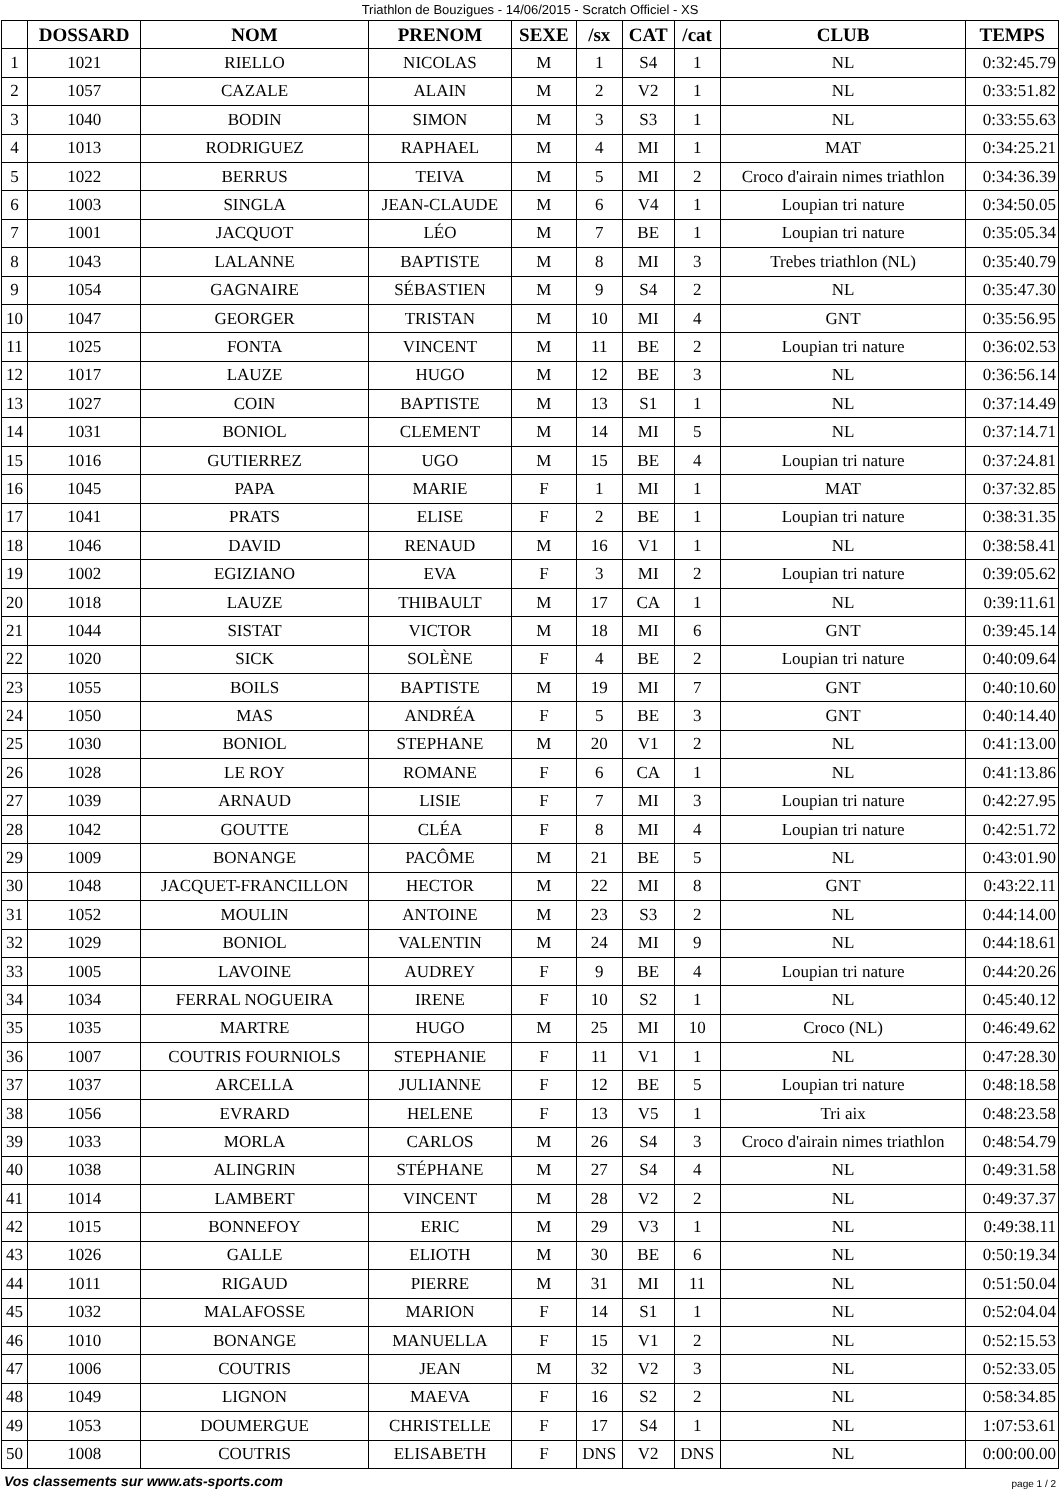Triathlon de Bouzigues - 14/06/2015 - Scratch Officiel - XS
| | DOSSARD | NOM | PRENOM | SEXE | /sx | CAT | /cat | CLUB | TEMPS |
| --- | --- | --- | --- | --- | --- | --- | --- | --- | --- |
| 1 | 1021 | RIELLO | NICOLAS | M | 1 | S4 | 1 | NL | 0:32:45.79 |
| 2 | 1057 | CAZALE | ALAIN | M | 2 | V2 | 1 | NL | 0:33:51.82 |
| 3 | 1040 | BODIN | SIMON | M | 3 | S3 | 1 | NL | 0:33:55.63 |
| 4 | 1013 | RODRIGUEZ | RAPHAEL | M | 4 | MI | 1 | MAT | 0:34:25.21 |
| 5 | 1022 | BERRUS | TEIVA | M | 5 | MI | 2 | Croco d'airain nimes triathlon | 0:34:36.39 |
| 6 | 1003 | SINGLA | JEAN-CLAUDE | M | 6 | V4 | 1 | Loupian tri nature | 0:34:50.05 |
| 7 | 1001 | JACQUOT | LÉO | M | 7 | BE | 1 | Loupian tri nature | 0:35:05.34 |
| 8 | 1043 | LALANNE | BAPTISTE | M | 8 | MI | 3 | Trebes triathlon (NL) | 0:35:40.79 |
| 9 | 1054 | GAGNAIRE | SÉBASTIEN | M | 9 | S4 | 2 | NL | 0:35:47.30 |
| 10 | 1047 | GEORGER | TRISTAN | M | 10 | MI | 4 | GNT | 0:35:56.95 |
| 11 | 1025 | FONTA | VINCENT | M | 11 | BE | 2 | Loupian tri nature | 0:36:02.53 |
| 12 | 1017 | LAUZE | HUGO | M | 12 | BE | 3 | NL | 0:36:56.14 |
| 13 | 1027 | COIN | BAPTISTE | M | 13 | S1 | 1 | NL | 0:37:14.49 |
| 14 | 1031 | BONIOL | CLEMENT | M | 14 | MI | 5 | NL | 0:37:14.71 |
| 15 | 1016 | GUTIERREZ | UGO | M | 15 | BE | 4 | Loupian tri nature | 0:37:24.81 |
| 16 | 1045 | PAPA | MARIE | F | 1 | MI | 1 | MAT | 0:37:32.85 |
| 17 | 1041 | PRATS | ELISE | F | 2 | BE | 1 | Loupian tri nature | 0:38:31.35 |
| 18 | 1046 | DAVID | RENAUD | M | 16 | V1 | 1 | NL | 0:38:58.41 |
| 19 | 1002 | EGIZIANO | EVA | F | 3 | MI | 2 | Loupian tri nature | 0:39:05.62 |
| 20 | 1018 | LAUZE | THIBAULT | M | 17 | CA | 1 | NL | 0:39:11.61 |
| 21 | 1044 | SISTAT | VICTOR | M | 18 | MI | 6 | GNT | 0:39:45.14 |
| 22 | 1020 | SICK | SOLÈNE | F | 4 | BE | 2 | Loupian tri nature | 0:40:09.64 |
| 23 | 1055 | BOILS | BAPTISTE | M | 19 | MI | 7 | GNT | 0:40:10.60 |
| 24 | 1050 | MAS | ANDRÉA | F | 5 | BE | 3 | GNT | 0:40:14.40 |
| 25 | 1030 | BONIOL | STEPHANE | M | 20 | V1 | 2 | NL | 0:41:13.00 |
| 26 | 1028 | LE ROY | ROMANE | F | 6 | CA | 1 | NL | 0:41:13.86 |
| 27 | 1039 | ARNAUD | LISIE | F | 7 | MI | 3 | Loupian tri nature | 0:42:27.95 |
| 28 | 1042 | GOUTTE | CLÉA | F | 8 | MI | 4 | Loupian tri nature | 0:42:51.72 |
| 29 | 1009 | BONANGE | PACÔME | M | 21 | BE | 5 | NL | 0:43:01.90 |
| 30 | 1048 | JACQUET-FRANCILLON | HECTOR | M | 22 | MI | 8 | GNT | 0:43:22.11 |
| 31 | 1052 | MOULIN | ANTOINE | M | 23 | S3 | 2 | NL | 0:44:14.00 |
| 32 | 1029 | BONIOL | VALENTIN | M | 24 | MI | 9 | NL | 0:44:18.61 |
| 33 | 1005 | LAVOINE | AUDREY | F | 9 | BE | 4 | Loupian tri nature | 0:44:20.26 |
| 34 | 1034 | FERRAL NOGUEIRA | IRENE | F | 10 | S2 | 1 | NL | 0:45:40.12 |
| 35 | 1035 | MARTRE | HUGO | M | 25 | MI | 10 | Croco (NL) | 0:46:49.62 |
| 36 | 1007 | COUTRIS FOURNIOLS | STEPHANIE | F | 11 | V1 | 1 | NL | 0:47:28.30 |
| 37 | 1037 | ARCELLA | JULIANNE | F | 12 | BE | 5 | Loupian tri nature | 0:48:18.58 |
| 38 | 1056 | EVRARD | HELENE | F | 13 | V5 | 1 | Tri aix | 0:48:23.58 |
| 39 | 1033 | MORLA | CARLOS | M | 26 | S4 | 3 | Croco d'airain nimes triathlon | 0:48:54.79 |
| 40 | 1038 | ALINGRIN | STÉPHANE | M | 27 | S4 | 4 | NL | 0:49:31.58 |
| 41 | 1014 | LAMBERT | VINCENT | M | 28 | V2 | 2 | NL | 0:49:37.37 |
| 42 | 1015 | BONNEFOY | ERIC | M | 29 | V3 | 1 | NL | 0:49:38.11 |
| 43 | 1026 | GALLE | ELIOTH | M | 30 | BE | 6 | NL | 0:50:19.34 |
| 44 | 1011 | RIGAUD | PIERRE | M | 31 | MI | 11 | NL | 0:51:50.04 |
| 45 | 1032 | MALAFOSSE | MARION | F | 14 | S1 | 1 | NL | 0:52:04.04 |
| 46 | 1010 | BONANGE | MANUELLA | F | 15 | V1 | 2 | NL | 0:52:15.53 |
| 47 | 1006 | COUTRIS | JEAN | M | 32 | V2 | 3 | NL | 0:52:33.05 |
| 48 | 1049 | LIGNON | MAEVA | F | 16 | S2 | 2 | NL | 0:58:34.85 |
| 49 | 1053 | DOUMERGUE | CHRISTELLE | F | 17 | S4 | 1 | NL | 1:07:53.61 |
| 50 | 1008 | COUTRIS | ELISABETH | F | DNS | V2 | DNS | NL | 0:00:00.00 |
Vos classements sur www.ats-sports.com page 1 / 2